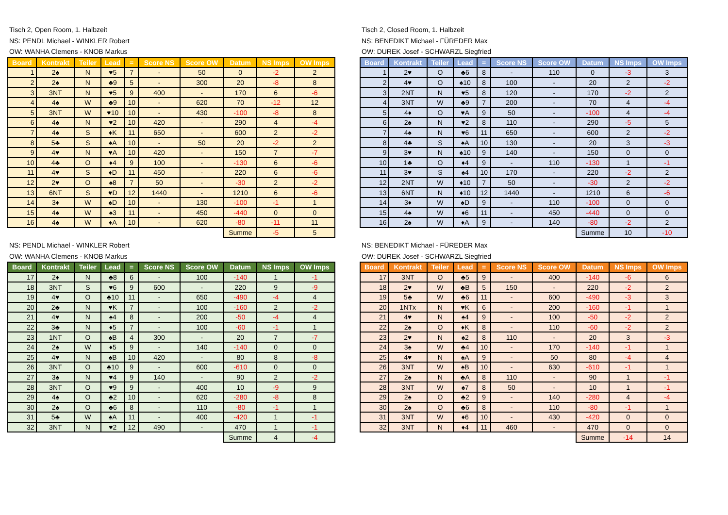Tisch 2, Open Room, 1. Halbzeit
NS: PENDL Michael - WINKLER Robert
OW: WANHA Clemens - KNOB Markus
| Board | Kontrakt | Teiler | Lead | = | Score NS | Score OW | Datum | NS Imps | OW Imps |
| --- | --- | --- | --- | --- | --- | --- | --- | --- | --- |
| 1 | 2♠ | N | ♥5 | 7 | - | 50 | 0 | -2 | 2 |
| 2 | 2♠ | N | ♣9 | 5 | - | 300 | 20 | -8 | 8 |
| 3 | 3NT | N | ♥5 | 9 | 400 | - | 170 | 6 | -6 |
| 4 | 4♠ | W | ♣9 | 10 | - | 620 | 70 | -12 | 12 |
| 5 | 3NT | W | ♥10 | 10 | - | 430 | -100 | -8 | 8 |
| 6 | 4♠ | N | ♥2 | 10 | 420 | - | 290 | 4 | -4 |
| 7 | 4♠ | S | ♦K | 11 | 650 | - | 600 | 2 | -2 |
| 8 | 5♣ | S | ♠A | 10 | - | 50 | 20 | -2 | 2 |
| 9 | 4♥ | N | ♥A | 10 | 420 | - | 150 | 7 | -7 |
| 10 | 4♣ | O | ♦4 | 9 | 100 | - | -130 | 6 | -6 |
| 11 | 4♥ | S | ♦D | 11 | 450 | - | 220 | 6 | -6 |
| 12 | 2♥ | O | ♠8 | 7 | 50 | - | -30 | 2 | -2 |
| 13 | 6NT | S | ♥D | 12 | 1440 | - | 1210 | 6 | -6 |
| 14 | 3♦ | W | ♠D | 10 | - | 130 | -100 | -1 | 1 |
| 15 | 4♠ | W | ♠3 | 11 | - | 450 | -440 | 0 | 0 |
| 16 | 4♠ | W | ♦A | 10 | - | 620 | -80 | -11 | 11 |
| | | | | | | | Summe | -5 | 5 |
Tisch 2, Closed Room, 1. Halbzeit
NS: BENEDIKT Michael - FÜREDER Max
OW: DUREK Josef - SCHWARZL Siegfried
| Board | Kontrakt | Teiler | Lead | = | Score NS | Score OW | Datum | NS Imps | OW Imps |
| --- | --- | --- | --- | --- | --- | --- | --- | --- | --- |
| 1 | 2♥ | O | ♣6 | 8 | - | 110 | 0 | -3 | 3 |
| 2 | 4♥ | O | ♠10 | 8 | 100 | - | 20 | 2 | -2 |
| 3 | 2NT | N | ♥5 | 8 | 120 | - | 170 | -2 | 2 |
| 4 | 3NT | W | ♣9 | 7 | 200 | - | 70 | 4 | -4 |
| 5 | 4♦ | O | ♥A | 9 | 50 | - | -100 | 4 | -4 |
| 6 | 2♠ | N | ♥2 | 8 | 110 | - | 290 | -5 | 5 |
| 7 | 4♠ | N | ♥6 | 11 | 650 | - | 600 | 2 | -2 |
| 8 | 4♣ | S | ♠A | 10 | 130 | - | 20 | 3 | -3 |
| 9 | 3♥ | N | ♠10 | 9 | 140 | - | 150 | 0 | 0 |
| 10 | 1♣ | O | ♦4 | 9 | - | 110 | -130 | 1 | -1 |
| 11 | 3♥ | S | ♠4 | 10 | 170 | - | 220 | -2 | 2 |
| 12 | 2NT | W | ♦10 | 7 | 50 | - | -30 | 2 | -2 |
| 13 | 6NT | N | ♦10 | 12 | 1440 | - | 1210 | 6 | -6 |
| 14 | 3♦ | W | ♠D | 9 | - | 110 | -100 | 0 | 0 |
| 15 | 4♠ | W | ♦6 | 11 | - | 450 | -440 | 0 | 0 |
| 16 | 2♠ | W | ♦A | 9 | - | 140 | -80 | -2 | 2 |
| | | | | | | | Summe | 10 | -10 |
NS: PENDL Michael - WINKLER Robert
OW: WANHA Clemens - KNOB Markus
| Board | Kontrakt | Teiler | Lead | = | Score NS | Score OW | Datum | NS Imps | OW Imps |
| --- | --- | --- | --- | --- | --- | --- | --- | --- | --- |
| 17 | 2♦ | N | ♣8 | 6 | - | 100 | -140 | 1 | -1 |
| 18 | 3NT | S | ♥6 | 9 | 600 | - | 220 | 9 | -9 |
| 19 | 4♥ | O | ♣10 | 11 | - | 650 | -490 | -4 | 4 |
| 20 | 2♣ | N | ♥K | 7 | - | 100 | -160 | 2 | -2 |
| 21 | 4♥ | N | ♠4 | 8 | - | 200 | -50 | -4 | 4 |
| 22 | 3♣ | N | ♦5 | 7 | - | 100 | -60 | -1 | 1 |
| 23 | 1NT | O | ♠B | 4 | 300 | - | 20 | 7 | -7 |
| 24 | 2♠ | W | ♦5 | 9 | - | 140 | -140 | 0 | 0 |
| 25 | 4♥ | N | ♠B | 10 | 420 | - | 80 | 8 | -8 |
| 26 | 3NT | O | ♣10 | 9 | - | 600 | -610 | 0 | 0 |
| 27 | 3♠ | N | ♥4 | 9 | 140 | - | 90 | 2 | -2 |
| 28 | 3NT | O | ♥9 | 9 | - | 400 | 10 | -9 | 9 |
| 29 | 4♠ | O | ♣2 | 10 | - | 620 | -280 | -8 | 8 |
| 30 | 2♠ | O | ♣6 | 8 | - | 110 | -80 | -1 | 1 |
| 31 | 5♣ | W | ♠A | 11 | - | 400 | -420 | 1 | -1 |
| 32 | 3NT | N | ♥2 | 12 | 490 | - | 470 | 1 | -1 |
| | | | | | | | Summe | 4 | -4 |
NS: BENEDIKT Michael - FÜREDER Max
OW: DUREK Josef - SCHWARZL Siegfried
| Board | Kontrakt | Teiler | Lead | = | Score NS | Score OW | Datum | NS Imps | OW Imps |
| --- | --- | --- | --- | --- | --- | --- | --- | --- | --- |
| 17 | 3NT | O | ♣5 | 9 | - | 400 | -140 | -6 | 6 |
| 18 | 2♥ | W | ♣B | 5 | 150 | - | 220 | -2 | 2 |
| 19 | 5♣ | W | ♣6 | 11 | - | 600 | -490 | -3 | 3 |
| 20 | 1NTx | N | ♥K | 6 | - | 200 | -160 | -1 | 1 |
| 21 | 4♥ | N | ♠4 | 9 | - | 100 | -50 | -2 | 2 |
| 22 | 2♠ | O | ♦K | 8 | - | 110 | -60 | -2 | 2 |
| 23 | 2♥ | N | ♠2 | 8 | 110 | - | 20 | 3 | -3 |
| 24 | 3♠ | W | ♣4 | 10 | - | 170 | -140 | -1 | 1 |
| 25 | 4♥ | N | ♠A | 9 | - | 50 | 80 | -4 | 4 |
| 26 | 3NT | W | ♠B | 10 | - | 630 | -610 | -1 | 1 |
| 27 | 2♠ | N | ♣A | 8 | 110 | - | 90 | 1 | -1 |
| 28 | 3NT | W | ♠7 | 8 | 50 | - | 10 | 1 | -1 |
| 29 | 2♠ | O | ♣2 | 9 | - | 140 | -280 | 4 | -4 |
| 30 | 2♠ | O | ♣6 | 8 | - | 110 | -80 | -1 | 1 |
| 31 | 3NT | W | ♦6 | 10 | - | 430 | -420 | 0 | 0 |
| 32 | 3NT | N | ♦4 | 11 | 460 | - | 470 | 0 | 0 |
| | | | | | | | Summe | -14 | 14 |